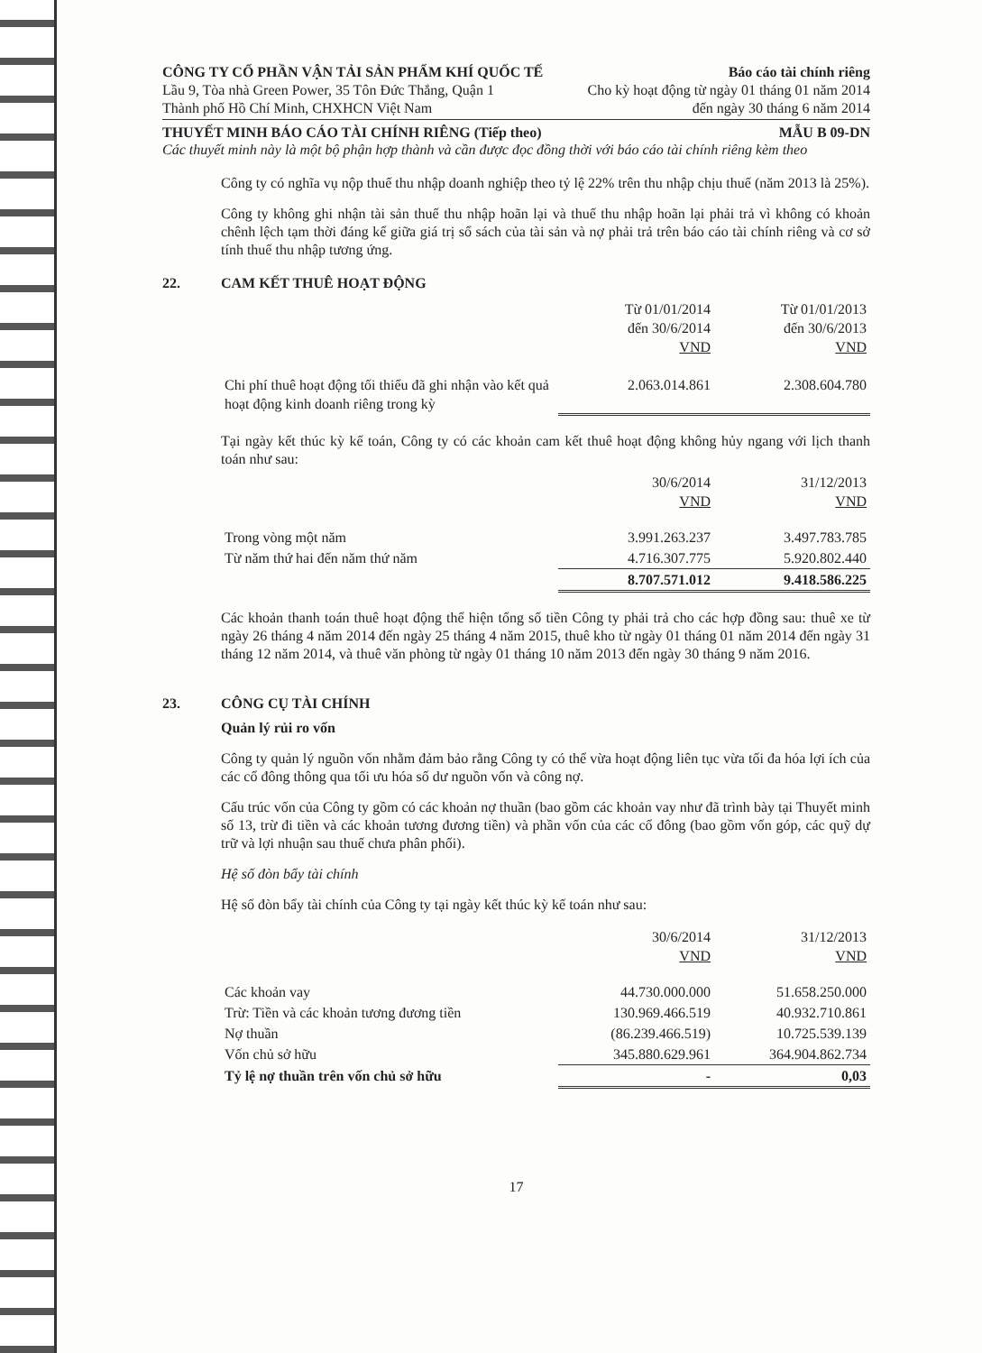CÔNG TY CỔ PHẦN VẬN TẢI SẢN PHẨM KHÍ QUỐC TẾ Báo cáo tài chính riêng
Lầu 9, Tòa nhà Green Power, 35 Tôn Đức Thắng, Quận 1 Cho kỳ hoạt động từ ngày 01 tháng 01 năm 2014
Thành phố Hồ Chí Minh, CHXHCN Việt Nam đến ngày 30 tháng 6 năm 2014
THUYẾT MINH BÁO CÁO TÀI CHÍNH RIÊNG (Tiếp theo) MẪU B 09-DN
Các thuyết minh này là một bộ phận hợp thành và cần được đọc đồng thời với báo cáo tài chính riêng kèm theo
Công ty có nghĩa vụ nộp thuế thu nhập doanh nghiệp theo tỷ lệ 22% trên thu nhập chịu thuế (năm 2013 là 25%).
Công ty không ghi nhận tài sản thuế thu nhập hoãn lại và thuế thu nhập hoãn lại phải trả vì không có khoản chênh lệch tạm thời đáng kể giữa giá trị sổ sách của tài sản và nợ phải trả trên báo cáo tài chính riêng và cơ sở tính thuế thu nhập tương ứng.
22. CAM KẾT THUÊ HOẠT ĐỘNG
| | Từ 01/01/2014 đến 30/6/2014 VND | Từ 01/01/2013 đến 30/6/2013 VND |
| --- | --- | --- |
| Chi phí thuê hoạt động tối thiểu đã ghi nhận vào kết quả hoạt động kinh doanh riêng trong kỳ | 2.063.014.861 | 2.308.604.780 |
Tại ngày kết thúc kỳ kế toán, Công ty có các khoản cam kết thuê hoạt động không hủy ngang với lịch thanh toán như sau:
| | 30/6/2014 VND | 31/12/2013 VND |
| --- | --- | --- |
| Trong vòng một năm | 3.991.263.237 | 3.497.783.785 |
| Từ năm thứ hai đến năm thứ năm | 4.716.307.775 | 5.920.802.440 |
| | 8.707.571.012 | 9.418.586.225 |
Các khoản thanh toán thuê hoạt động thể hiện tổng số tiền Công ty phải trả cho các hợp đồng sau: thuê xe từ ngày 26 tháng 4 năm 2014 đến ngày 25 tháng 4 năm 2015, thuê kho từ ngày 01 tháng 01 năm 2014 đến ngày 31 tháng 12 năm 2014, và thuê văn phòng từ ngày 01 tháng 10 năm 2013 đến ngày 30 tháng 9 năm 2016.
23. CÔNG CỤ TÀI CHÍNH
Quản lý rủi ro vốn
Công ty quản lý nguồn vốn nhằm đảm bảo rằng Công ty có thể vừa hoạt động liên tục vừa tối đa hóa lợi ích của các cổ đông thông qua tối ưu hóa số dư nguồn vốn và công nợ.
Cấu trúc vốn của Công ty gồm có các khoản nợ thuần (bao gồm các khoản vay như đã trình bày tại Thuyết minh số 13, trừ đi tiền và các khoản tương đương tiền) và phần vốn của các cổ đông (bao gồm vốn góp, các quỹ dự trữ và lợi nhuận sau thuế chưa phân phối).
Hệ số đòn bẩy tài chính
Hệ số đòn bẩy tài chính của Công ty tại ngày kết thúc kỳ kế toán như sau:
| | 30/6/2014 VND | 31/12/2013 VND |
| --- | --- | --- |
| Các khoản vay | 44.730.000.000 | 51.658.250.000 |
| Trừ: Tiền và các khoản tương đương tiền | 130.969.466.519 | 40.932.710.861 |
| Nợ thuần | (86.239.466.519) | 10.725.539.139 |
| Vốn chủ sở hữu | 345.880.629.961 | 364.904.862.734 |
| Tỷ lệ nợ thuần trên vốn chủ sở hữu | - | 0,03 |
17